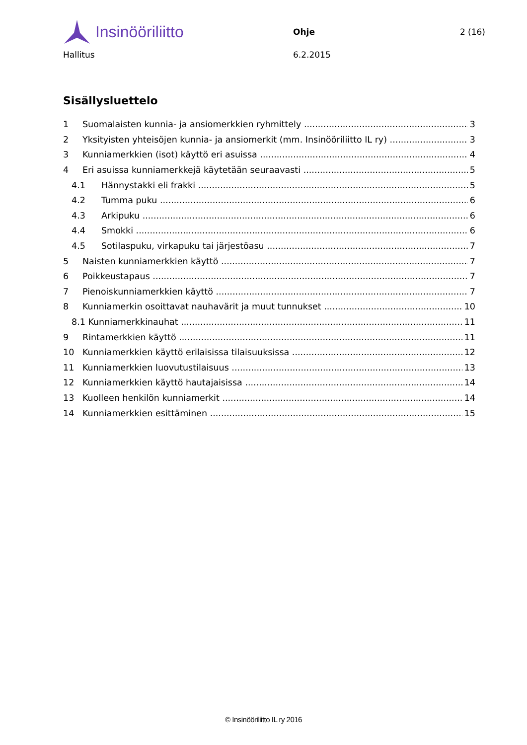Insinööriliitto
Ohje 2 (16)
Hallitus 6.2.2015
Sisällysluettelo
1 Suomalaisten kunnia- ja ansiomerkkien ryhmittely 3
2 Yksityisten yhteisöjen kunnia- ja ansiomerkit (mm. Insinööriliitto IL ry) 3
3 Kunniamerkkien (isot) käyttö eri asuissa 4
4 Eri asuissa kunniamerkkejä käytetään seuraavasti 5
4.1 Hännystakki eli frakki 5
4.2 Tumma puku 6
4.3 Arkipuku 6
4.4 Smokki 6
4.5 Sotilaspuku, virkapuku tai järjestöasu 7
5 Naisten kunniamerkkien käyttö 7
6 Poikkeustapaus 7
7 Pienoiskunniamerkkien käyttö 7
8 Kunniamerkin osoittavat nauhavärit ja muut tunnukset 10
8.1 Kunniamerkkinauhat 11
9 Rintamerkkien käyttö 11
10 Kunniamerkkien käyttö erilaisissa tilaisuuksissa 12
11 Kunniamerkkien luovutustilaisuus 13
12 Kunniamerkkien käyttö hautajaisissa 14
13 Kuolleen henkilön kunniamerkit 14
14 Kunniamerkkien esittäminen 15
© Insinööriliitto IL ry 2016